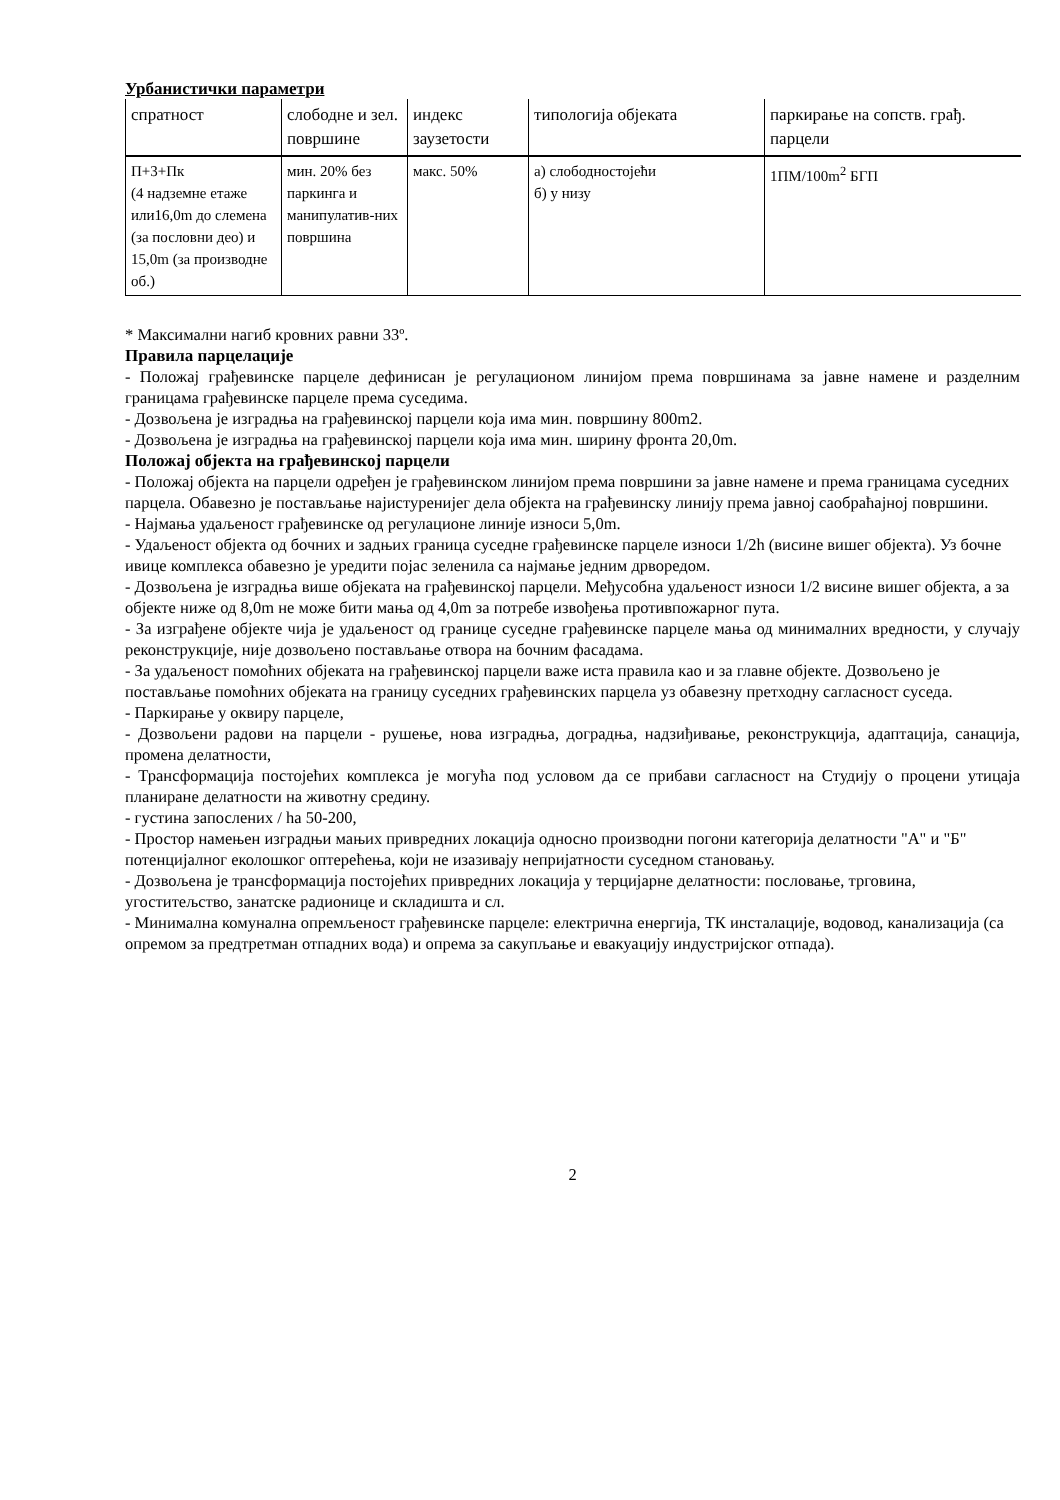Урбанистички параметри
| спратност | слободне и зел. површине | индекс заузетости | типологија објеката | паркирање на сопств. грађ. парцели |
| --- | --- | --- | --- | --- |
| П+3+Пк (4 надземне етаже или16,0m до слемена (за пословни део) и 15,0m (за производне об.) | мин. 20% без паркинга и манипулатив-них површина | макс. 50% | а) слободностојећи б) у низу | 1ПМ/100m<sup>2</sup> БГП |
* Максимални нагиб кровних равни 33º.
Правила парцелације
- Положај грађевинске парцеле дефинисан је регулационом линијом према површинама за јавне намене и разделним границама грађевинске парцеле према суседима.
- Дозвољена је изградња на грађевинској парцели која има мин. површину 800m2.
- Дозвољена је изградња на грађевинској парцели која има мин. ширину фронта 20,0m.
Положај објекта на грађевинској парцели
- Положај објекта на парцели одређен је грађевинском линијом према површини за јавне намене и према границама суседних парцела. Обавезно је постављање најистуренијег дела објекта на грађевинску линију према јавној саобраћајној површини.
- Најмања удаљеност грађевинске од регулационе линије износи 5,0m.
- Удаљеност објекта од бочних и задњих граница суседне грађевинске парцеле износи 1/2h (висине вишег објекта). Уз бочне ивице комплекса обавезно је уредити појас зеленила са најмање једним дрворедом.
- Дозвољена је изградња више објеката на грађевинској парцели. Међусобна удаљеност износи 1/2 висине вишег објекта, а за објекте ниже од 8,0m не може бити мања од 4,0m за потребе извођења противпожарног пута.
- За изграђене објекте чија је удаљеност од границе суседне грађевинске парцеле мања од минималних вредности, у случају реконструкције, није дозвољено постављање отвора на бочним фасадама.
- За удаљеност помоћних објеката на грађевинској парцели важе иста правила као и за главне објекте. Дозвољено је постављање помоћних објеката на границу суседних грађевинских парцела уз обавезну претходну сагласност суседа.
- Паркирање у оквиру парцеле,
- Дозвољени радови на парцели - рушење, нова изградња, доградња, надзиђивање, реконструкција, адаптација, санација, промена делатности,
- Трансформација постојећих комплекса је могућа под условом да се прибави сагласност на Студију о процени утицаја планиране делатности на животну средину.
- густина запослених / ha 50-200,
- Простор намењен изградњи мањих привредних локација односно производни погони категорија делатности "А" и "Б" потенцијалног еколошког оптерећења, који не изазивају непријатности суседном становању.
- Дозвољена је трансформација постојећих привредних локација у терцијарне делатности: пословање, трговина, угоститељство, занатске радионице и складишта и сл.
- Минимална комунална опремљеност грађевинске парцеле: електрична енергија, ТК инсталације, водовод, канализација (са опремом за предтретман отпадних вода) и опрема за сакупљање и евакуацију индустријског отпада).
2